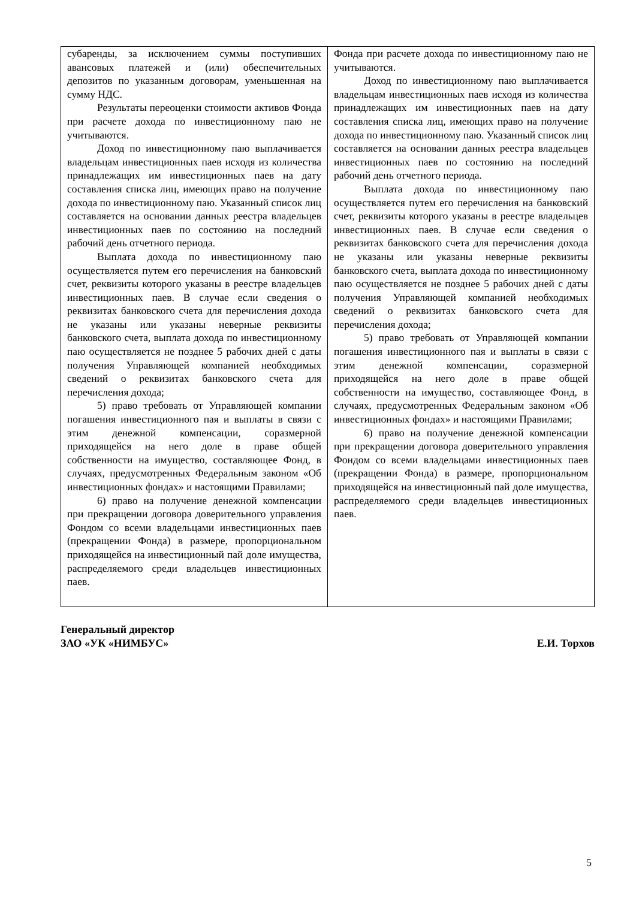| субаренды, за исключением суммы поступивших авансовых платежей и (или) обеспечительных депозитов по указанным договорам, уменьшенная на сумму НДС. Результаты переоценки стоимости активов Фонда при расчете дохода по инвестиционному паю не учитываются. Доход по инвестиционному паю выплачивается владельцам инвестиционных паев исходя из количества принадлежащих им инвестиционных паев на дату составления списка лиц, имеющих право на получение дохода по инвестиционному паю. Указанный список лиц составляется на основании данных реестра владельцев инвестиционных паев по состоянию на последний рабочий день отчетного периода. Выплата дохода по инвестиционному паю осуществляется путем его перечисления на банковский счет, реквизиты которого указаны в реестре владельцев инвестиционных паев. В случае если сведения о реквизитах банковского счета для перечисления дохода не указаны или указаны неверные реквизиты банковского счета, выплата дохода по инвестиционному паю осуществляется не позднее 5 рабочих дней с даты получения Управляющей компанией необходимых сведений о реквизитах банковского счета для перечисления дохода; 5) право требовать от Управляющей компании погашения инвестиционного пая и выплаты в связи с этим денежной компенсации, соразмерной приходящейся на него доле в праве общей собственности на имущество, составляющее Фонд, в случаях, предусмотренных Федеральным законом «Об инвестиционных фондах» и настоящими Правилами; 6) право на получение денежной компенсации при прекращении договора доверительного управления Фондом со всеми владельцами инвестиционных паев (прекращении Фонда) в размере, пропорциональном приходящейся на инвестиционный пай доле имущества, распределяемого среди владельцев инвестиционных паев. | Фонда при расчете дохода по инвестиционному паю не учитываются. Доход по инвестиционному паю выплачивается владельцам инвестиционных паев исходя из количества принадлежащих им инвестиционных паев на дату составления списка лиц, имеющих право на получение дохода по инвестиционному паю. Указанный список лиц составляется на основании данных реестра владельцев инвестиционных паев по состоянию на последний рабочий день отчетного периода. Выплата дохода по инвестиционному паю осуществляется путем его перечисления на банковский счет, реквизиты которого указаны в реестре владельцев инвестиционных паев. В случае если сведения о реквизитах банковского счета для перечисления дохода не указаны или указаны неверные реквизиты банковского счета, выплата дохода по инвестиционному паю осуществляется не позднее 5 рабочих дней с даты получения Управляющей компанией необходимых сведений о реквизитах банковского счета для перечисления дохода; 5) право требовать от Управляющей компании погашения инвестиционного пая и выплаты в связи с этим денежной компенсации, соразмерной приходящейся на него доле в праве общей собственности на имущество, составляющее Фонд, в случаях, предусмотренных Федеральным законом «Об инвестиционных фондах» и настоящими Правилами; 6) право на получение денежной компенсации при прекращении договора доверительного управления Фондом со всеми владельцами инвестиционных паев (прекращении Фонда) в размере, пропорциональном приходящейся на инвестиционный пай доле имущества, распределяемого среди владельцев инвестиционных паев. |
Генеральный директор
ЗАО «УК «НИМБУС» Е.И. Торхов
5